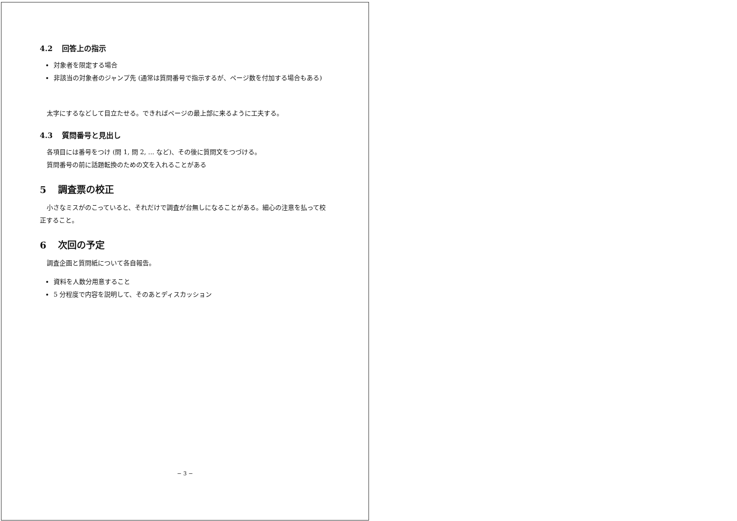4.2 回答上の指示
対象者を限定する場合
非該当の対象者のジャンプ先 (通常は質問番号で指示するが、ページ数を付加する場合もある)
太字にするなどして目立たせる。できればページの最上部に来るように工夫する。
4.3 質問番号と見出し
各項目には番号をつけ (問 1, 問 2, ... など)、その後に質問文をつづける。
質問番号の前に話題転換のための文を入れることがある
5 調査票の校正
小さなミスがのこっていると、それだけで調査が台無しになることがある。細心の注意を払って校正すること。
6 次回の予定
調査企画と質問紙について各自報告。
資料を人数分用意すること
5 分程度で内容を説明して、そのあとディスカッション
− 3 −